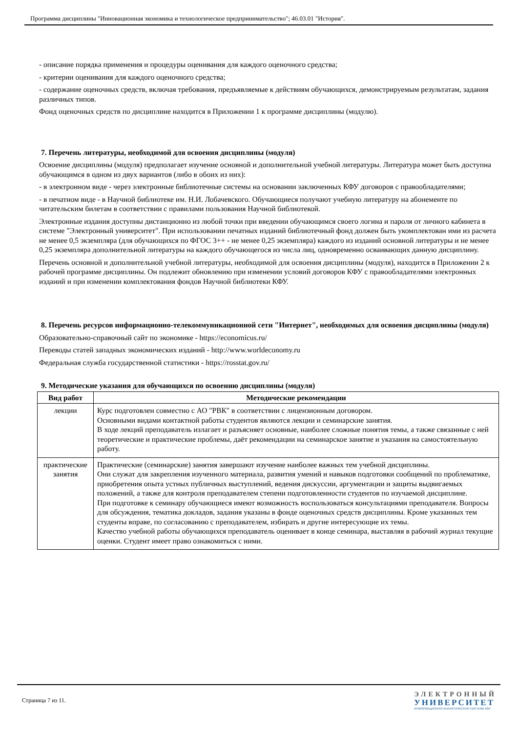Программа дисциплины "Инновационная экономика и технологическое предпринимательство"; 46.03.01 "История".
- описание порядка применения и процедуры оценивания для каждого оценочного средства;
- критерии оценивания для каждого оценочного средства;
- содержание оценочных средств, включая требования, предъявляемые к действиям обучающихся, демонстрируемым результатам, задания различных типов.
Фонд оценочных средств по дисциплине находится в Приложении 1 к программе дисциплины (модулю).
7. Перечень литературы, необходимой для освоения дисциплины (модуля)
Освоение дисциплины (модуля) предполагает изучение основной и дополнительной учебной литературы. Литература может быть доступна обучающимся в одном из двух вариантов (либо в обоих из них):
- в электронном виде - через электронные библиотечные системы на основании заключенных КФУ договоров с правообладателями;
- в печатном виде - в Научной библиотеке им. Н.И. Лобачевского. Обучающиеся получают учебную литературу на абонементе по читательским билетам в соответствии с правилами пользования Научной библиотекой.
Электронные издания доступны дистанционно из любой точки при введении обучающимся своего логина и пароля от личного кабинета в системе "Электронный университет". При использовании печатных изданий библиотечный фонд должен быть укомплектован ими из расчета не менее 0,5 экземпляра (для обучающихся по ФГОС 3++ - не менее 0,25 экземпляра) каждого из изданий основной литературы и не менее 0,25 экземпляра дополнительной литературы на каждого обучающегося из числа лиц, одновременно осваивающих данную дисциплину.
Перечень основной и дополнительной учебной литературы, необходимой для освоения дисциплины (модуля), находится в Приложении 2 к рабочей программе дисциплины. Он подлежит обновлению при изменении условий договоров КФУ с правообладателями электронных изданий и при изменении комплектования фондов Научной библиотеки КФУ.
8. Перечень ресурсов информационно-телекоммуникационной сети "Интернет", необходимых для освоения дисциплины (модуля)
Образовательно-справочный сайт по экономике - https://economicus.ru/
Переводы статей западных экономических изданий - http://www.worldeconomy.ru
Федеральная служба государственной статистики - https://rosstat.gov.ru/
9. Методические указания для обучающихся по освоению дисциплины (модуля)
| Вид работ | Методические рекомендации |
| --- | --- |
| лекции | Курс подготовлен совместно с АО "РВК" в соответствии с лицензионным договором. Основными видами контактной работы студентов являются лекции и семинарские занятия. В ходе лекций преподаватель излагает и разъясняет основные, наиболее сложные понятия темы, а также связанные с ней теоретические и практические проблемы, даёт рекомендации на семинарское занятие и указания на самостоятельную работу. |
| практические занятия | Практические (семинарские) занятия завершают изучение наиболее важных тем учебной дисциплины. Они служат для закрепления изученного материала, развития умений и навыков подготовки сообщений по проблематике, приобретения опыта устных публичных выступлений, ведения дискуссии, аргументации и защиты выдвигаемых положений, а также для контроля преподавателем степени подготовленности студентов по изучаемой дисциплине. При подготовке к семинару обучающиеся имеют возможность воспользоваться консультациями преподавателя. Вопросы для обсуждения, тематика докладов, задания указаны в фонде оценочных средств дисциплины. Кроме указанных тем студенты вправе, по согласованию с преподавателем, избирать и другие интересующие их темы. Качество учебной работы обучающихся преподаватель оценивает в конце семинара, выставляя в рабочий журнал текущие оценки. Студент имеет право ознакомиться с ними. |
Страница 7 из 11.
ЭЛЕКТРОННЫЙ
УНИВЕРСИТЕТ
ИНФОРМАЦИОННО-АНАЛИТИЧЕСКАЯ СИСТЕМА КФУ